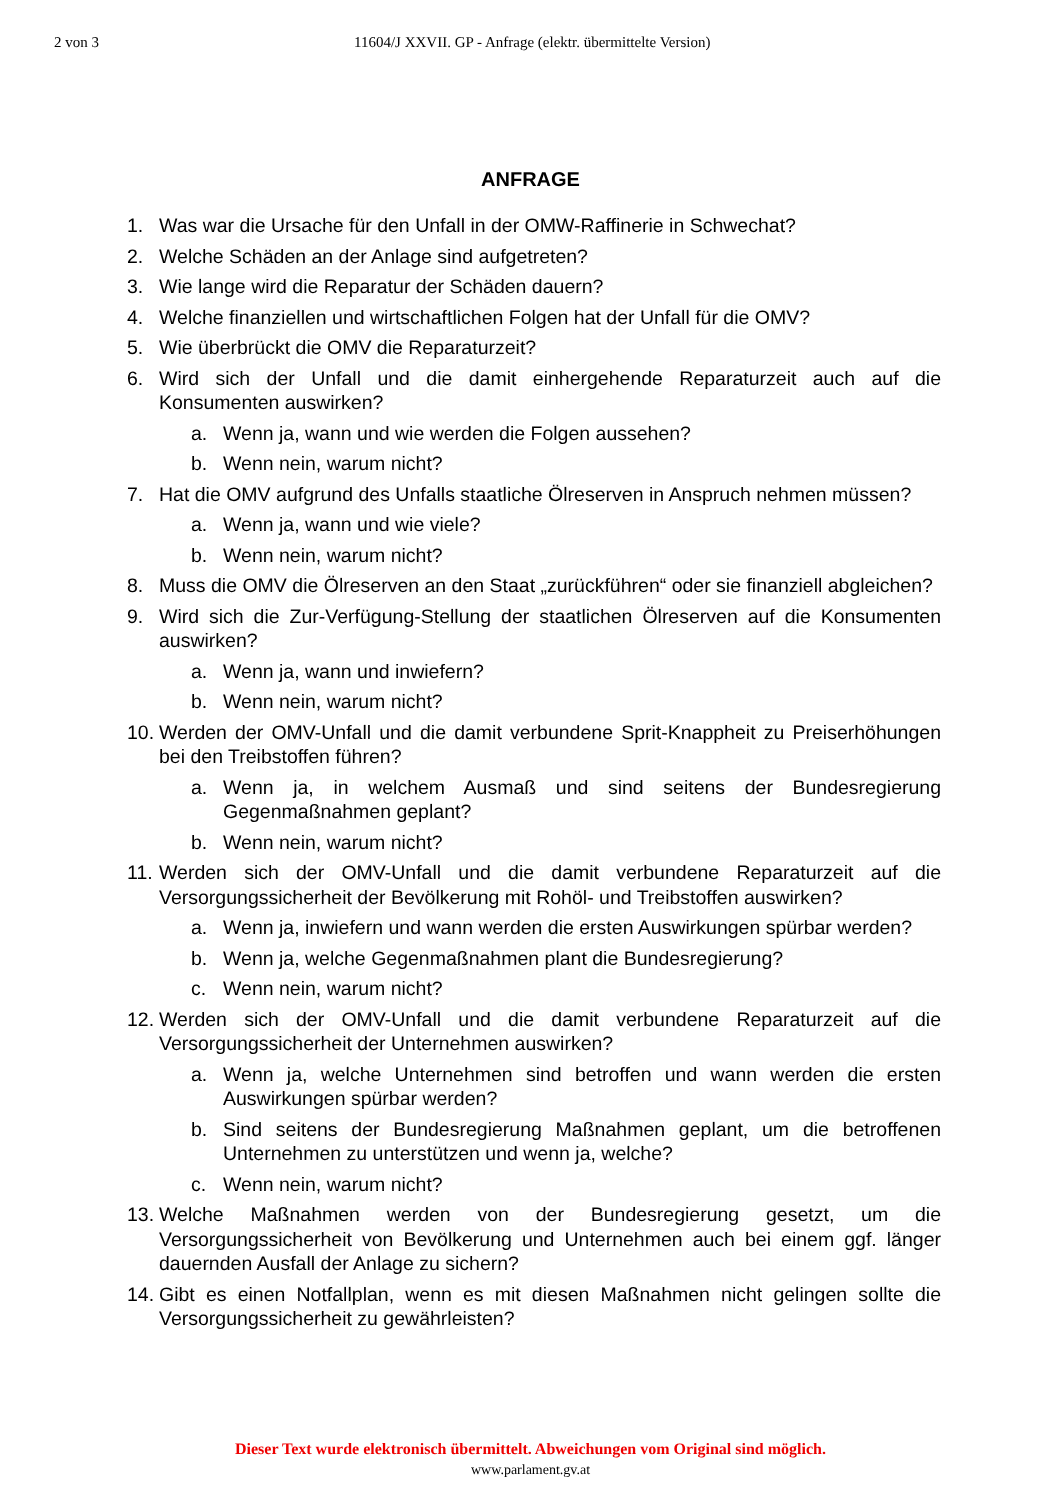2 von 3 11604/J XXVII. GP - Anfrage (elektr. übermittelte Version)
ANFRAGE
1. Was war die Ursache für den Unfall in der OMW-Raffinerie in Schwechat?
2. Welche Schäden an der Anlage sind aufgetreten?
3. Wie lange wird die Reparatur der Schäden dauern?
4. Welche finanziellen und wirtschaftlichen Folgen hat der Unfall für die OMV?
5. Wie überbrückt die OMV die Reparaturzeit?
6. Wird sich der Unfall und die damit einhergehende Reparaturzeit auch auf die Konsumenten auswirken?
a. Wenn ja, wann und wie werden die Folgen aussehen?
b. Wenn nein, warum nicht?
7. Hat die OMV aufgrund des Unfalls staatliche Ölreserven in Anspruch nehmen müssen?
a. Wenn ja, wann und wie viele?
b. Wenn nein, warum nicht?
8. Muss die OMV die Ölreserven an den Staat „zurückführen“ oder sie finanziell abgleichen?
9. Wird sich die Zur-Verfügung-Stellung der staatlichen Ölreserven auf die Konsumenten auswirken?
a. Wenn ja, wann und inwiefern?
b. Wenn nein, warum nicht?
10. Werden der OMV-Unfall und die damit verbundene Sprit-Knappheit zu Preiserhöhungen bei den Treibstoffen führen?
a. Wenn ja, in welchem Ausmaß und sind seitens der Bundesregierung Gegenmaßnahmen geplant?
b. Wenn nein, warum nicht?
11. Werden sich der OMV-Unfall und die damit verbundene Reparaturzeit auf die Versorgungssicherheit der Bevölkerung mit Rohöl- und Treibstoffen auswirken?
a. Wenn ja, inwiefern und wann werden die ersten Auswirkungen spürbar werden?
b. Wenn ja, welche Gegenmaßnahmen plant die Bundesregierung?
c. Wenn nein, warum nicht?
12. Werden sich der OMV-Unfall und die damit verbundene Reparaturzeit auf die Versorgungssicherheit der Unternehmen auswirken?
a. Wenn ja, welche Unternehmen sind betroffen und wann werden die ersten Auswirkungen spürbar werden?
b. Sind seitens der Bundesregierung Maßnahmen geplant, um die betroffenen Unternehmen zu unterstützen und wenn ja, welche?
c. Wenn nein, warum nicht?
13. Welche Maßnahmen werden von der Bundesregierung gesetzt, um die Versorgungssicherheit von Bevölkerung und Unternehmen auch bei einem ggf. länger dauernden Ausfall der Anlage zu sichern?
14. Gibt es einen Notfallplan, wenn es mit diesen Maßnahmen nicht gelingen sollte die Versorgungssicherheit zu gewährleisten?
Dieser Text wurde elektronisch übermittelt. Abweichungen vom Original sind möglich.
www.parlament.gv.at